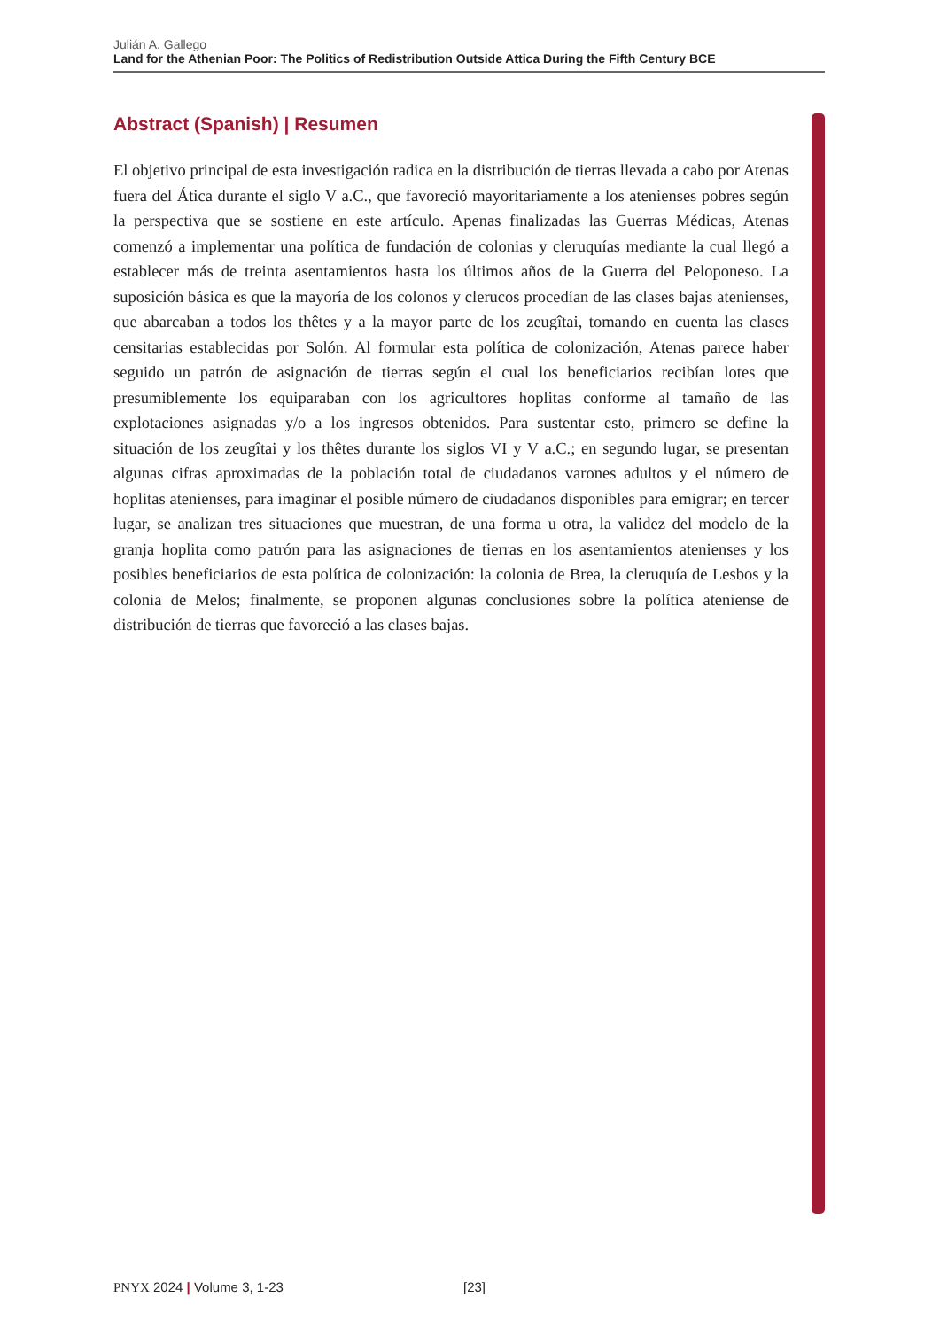Julián A. Gallego
Land for the Athenian Poor: The Politics of Redistribution Outside Attica During the Fifth Century BCE
Abstract (Spanish) | Resumen
El objetivo principal de esta investigación radica en la distribución de tierras llevada a cabo por Atenas fuera del Ática durante el siglo V a.C., que favoreció mayoritariamente a los atenienses pobres según la perspectiva que se sostiene en este artículo. Apenas finalizadas las Guerras Médicas, Atenas comenzó a implementar una política de fundación de colonias y cleruquías mediante la cual llegó a establecer más de treinta asentamientos hasta los últimos años de la Guerra del Peloponeso. La suposición básica es que la mayoría de los colonos y clerucos procedían de las clases bajas atenienses, que abarcaban a todos los thêtes y a la mayor parte de los zeugîtai, tomando en cuenta las clases censitarias establecidas por Solón. Al formular esta política de colonización, Atenas parece haber seguido un patrón de asignación de tierras según el cual los beneficiarios recibían lotes que presumiblemente los equiparaban con los agricultores hoplitas conforme al tamaño de las explotaciones asignadas y/o a los ingresos obtenidos. Para sustentar esto, primero se define la situación de los zeugîtai y los thêtes durante los siglos VI y V a.C.; en segundo lugar, se presentan algunas cifras aproximadas de la población total de ciudadanos varones adultos y el número de hoplitas atenienses, para imaginar el posible número de ciudadanos disponibles para emigrar; en tercer lugar, se analizan tres situaciones que muestran, de una forma u otra, la validez del modelo de la granja hoplita como patrón para las asignaciones de tierras en los asentamientos atenienses y los posibles beneficiarios de esta política de colonización: la colonia de Brea, la cleruquía de Lesbos y la colonia de Melos; finalmente, se proponen algunas conclusiones sobre la política ateniense de distribución de tierras que favoreció a las clases bajas.
PNYX 2024 | Volume 3, 1-23 [23]